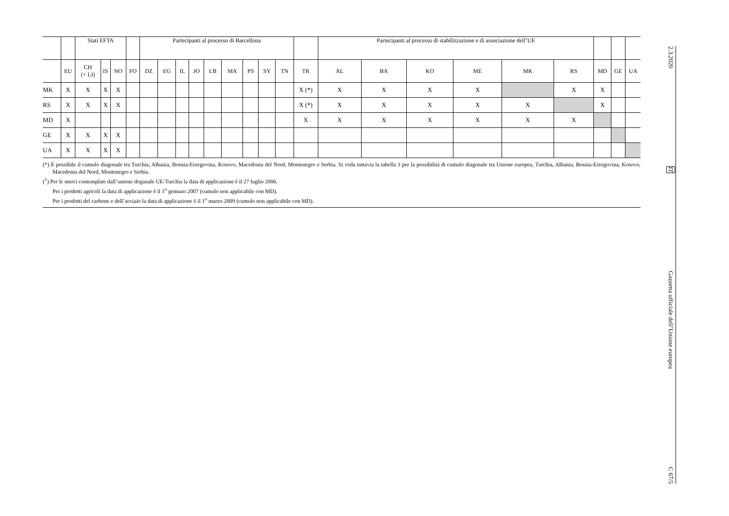| | | Stati EFTA | | | | Partecipanti al processo di Barcellona | | | | | | | | | | Partecipanti al processo di stabilizzazione e di associazione dell’UE | | | | | | | | |
| --- | --- | --- | --- | --- | --- | --- | --- | --- | --- | --- | --- | --- | --- | --- | --- | --- | --- | --- | --- | --- | --- | --- | --- | --- |
| | EU | CH (+ LI) | IS | NO | FO | DZ | EG | IL | JO | LB | MA | PS | SY | TN | TR | AL | BA | KO | ME | MK | RS | MD | GE | UA |
| MK | X | X | X | X | | | | | | | | | | | X (*) | X | X | X | X | | X | X | | |
| RS | X | X | X | X | | | | | | | | | | | X (*) | X | X | X | X | X | | X | | |
| MD | X | | | | | | | | | | | | | | X | X | X | X | X | X | X | | | |
| GE | X | X | X | X | | | | | | | | | | | | | | | | | | | | |
| UA | X | X | X | X | | | | | | | | | | | | | | | | | | | | |
(*) È possibile il cumulo diagonale tra Turchia, Albania, Bosnia-Erzegovina, Kosovo, Macedonia del Nord, Montenegro e Serbia. Si veda tuttavia la tabella 3 per la possibilità di cumulo diagonale tra Unione europea, Turchia, Albania, Bosnia-Erzegovina, Kosovo, Macedonia del Nord, Montenegro e Serbia.
(<sup>1</sup>) Per le merci contemplate dall’unione doganale UE-Turchia la data di applicazione è il 27 luglio 2006.
Per i prodotti agricoli la data di applicazione è il 1<sup>o</sup> gennaio 2007 (cumulo non applicabile con MD).
Per i prodotti del carbone e dell’acciaio la data di applicazione è il 1<sup>o</sup> marzo 2009 (cumulo non applicabile con MD).
2.3.2020
IT
Gazzetta ufficiale dell’Unione europea
C 67/5